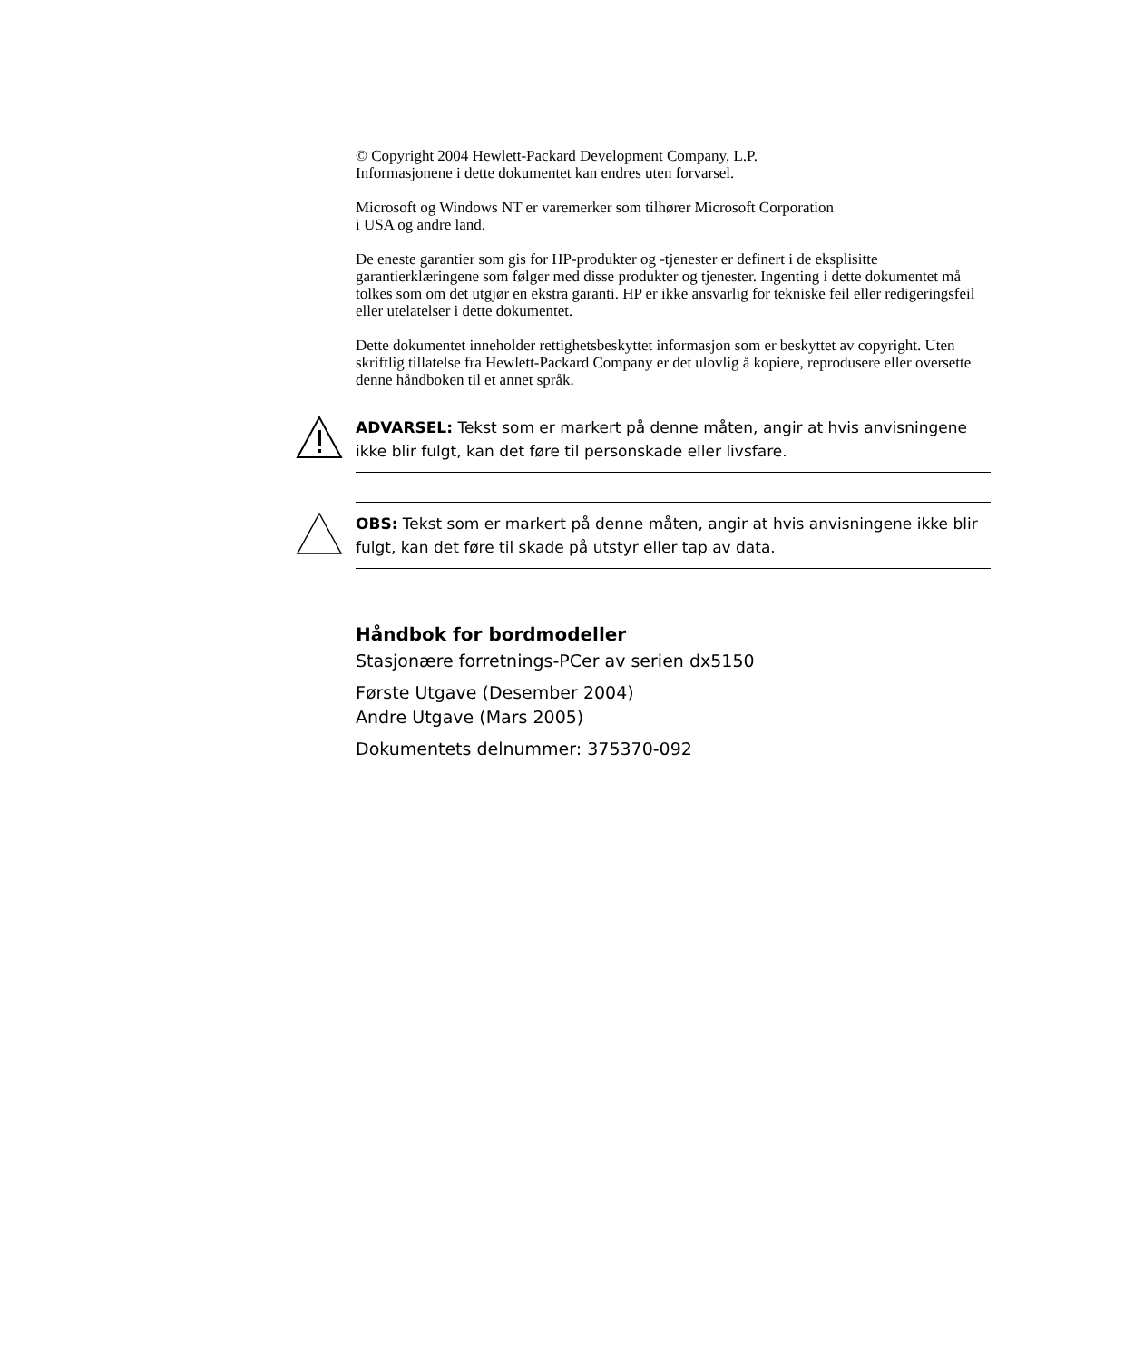© Copyright 2004 Hewlett-Packard Development Company, L.P.
Informasjonene i dette dokumentet kan endres uten forvarsel.
Microsoft og Windows NT er varemerker som tilhører Microsoft Corporation
i USA og andre land.
De eneste garantier som gis for HP-produkter og -tjenester er definert i de eksplisitte garantierklæringene som følger med disse produkter og tjenester. Ingenting i dette dokumentet må tolkes som om det utgjør en ekstra garanti. HP er ikke ansvarlig for tekniske feil eller redigeringsfeil eller utelatelser i dette dokumentet.
Dette dokumentet inneholder rettighetsbeskyttet informasjon som er beskyttet av copyright. Uten skriftlig tillatelse fra Hewlett-Packard Company er det ulovlig å kopiere, reprodusere eller oversette denne håndboken til et annet språk.
ADVARSEL: Tekst som er markert på denne måten, angir at hvis anvisningene ikke blir fulgt, kan det føre til personskade eller livsfare.
OBS: Tekst som er markert på denne måten, angir at hvis anvisningene ikke blir fulgt, kan det føre til skade på utstyr eller tap av data.
Håndbok for bordmodeller
Stasjonære forretnings-PCer av serien dx5150
Første Utgave (Desember 2004)
Andre Utgave (Mars 2005)
Dokumentets delnummer: 375370-092